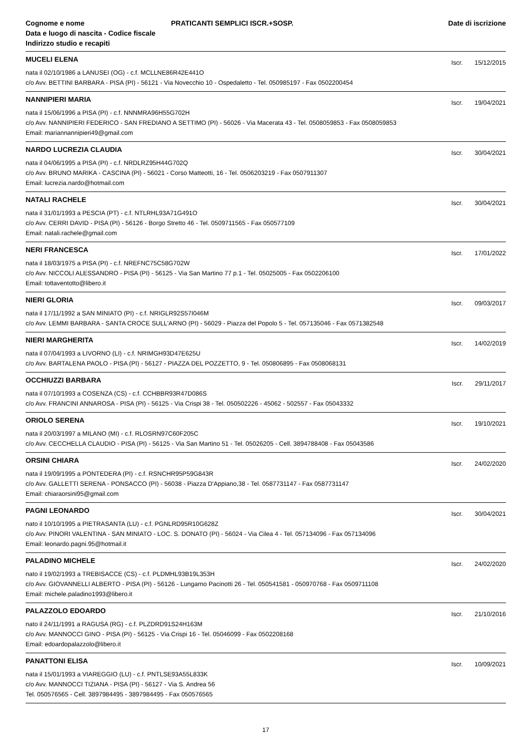Cognome e nome
Data e luogo di nascita - Codice fiscale
Indirizzo studio e recapiti
PRATICANTI SEMPLICI ISCR.+SOSP.
Date di iscrizione
MUCELI ELENA
Iscr. 15/12/2015
nata il 02/10/1986 a LANUSEI (OG) - c.f. MCLLNE86R42E441O
c/o Avv. BETTINI BARBARA - PISA (PI) - 56121 - Via Novecchio 10 - Ospedaletto - Tel. 050985197 - Fax 0502200454
NANNIPIERI MARIA
Iscr. 19/04/2021
nata il 15/06/1996 a PISA (PI) - c.f. NNNMRA96H55G702H
c/o Avv. NANNIPIERI FEDERICO - SAN FREDIANO A SETTIMO (PI) - 56026 - Via Macerata 43 - Tel. 0508059853 - Fax 0508059853
Email: mariannannipieri49@gmail.com
NARDO LUCREZIA CLAUDIA
Iscr. 30/04/2021
nata il 04/06/1995 a PISA (PI) - c.f. NRDLRZ95H44G702Q
c/o Avv. BRUNO MARIKA - CASCINA (PI) - 56021 - Corso Matteotti, 16 - Tel. 0506203219 - Fax 0507911307
Email: lucrezia.nardo@hotmail.com
NATALI RACHELE
Iscr. 30/04/2021
nata il 31/01/1993 a PESCIA (PT) - c.f. NTLRHL93A71G491O
c/o Avv. CERRI DAVID - PISA (PI) - 56126 - Borgo Stretto 46 - Tel. 0509711565 - Fax 050577109
Email: natali.rachele@gmail.com
NERI FRANCESCA
Iscr. 17/01/2022
nata il 18/03/1975 a PISA (PI) - c.f. NREFNC75C58G702W
c/o Avv. NICCOLI ALESSANDRO - PISA (PI) - 56125 - Via San Martino 77 p.1 - Tel. 05025005 - Fax 0502206100
Email: tottaventotto@libero.it
NIERI GLORIA
Iscr. 09/03/2017
nata il 17/11/1992 a SAN MINIATO (PI) - c.f. NRIGLR92S57I046M
c/o Avv. LEMMI BARBARA - SANTA CROCE SULL'ARNO (PI) - 56029 - Piazza del Popolo 5 - Tel. 057135046 - Fax 0571382548
NIERI MARGHERITA
Iscr. 14/02/2019
nata il 07/04/1993 a LIVORNO (LI) - c.f. NRIMGH93D47E625U
c/o Avv. BARTALENA PAOLO - PISA (PI) - 56127 - PIAZZA DEL POZZETTO, 9 - Tel. 050806895 - Fax 0508068131
OCCHIUZZI BARBARA
Iscr. 29/11/2017
nata il 07/10/1993 a COSENZA (CS) - c.f. CCHBBR93R47D086S
c/o Avv. FRANCINI ANNAROSA - PISA (PI) - 56125 - Via Crispi 38 - Tel. 050502226 - 45062 - 502557 - Fax 05043332
ORIOLO SERENA
Iscr. 19/10/2021
nata il 20/03/1997 a MILANO (MI) - c.f. RLOSRN97C60F205C
c/o Avv. CECCHELLA CLAUDIO - PISA (PI) - 56125 - Via San Martino 51 - Tel. 05026205 - Cell. 3894788408 - Fax 05043586
ORSINI CHIARA
Iscr. 24/02/2020
nata il 19/09/1995 a PONTEDERA (PI) - c.f. RSNCHR95P59G843R
c/o Avv. GALLETTI SERENA - PONSACCO (PI) - 56038 - Piazza D'Appiano,38 - Tel. 0587731147 - Fax 0587731147
Email: chiaraorsini95@gmail.com
PAGNI LEONARDO
Iscr. 30/04/2021
nato il 10/10/1995 a PIETRASANTA (LU) - c.f. PGNLRD95R10G628Z
c/o Avv. PINORI VALENTINA - SAN MINIATO - LOC. S. DONATO (PI) - 56024 - Via Cilea 4 - Tel. 057134096 - Fax 057134096
Email: leonardo.pagni.95@hotmail.it
PALADINO MICHELE
Iscr. 24/02/2020
nato il 19/02/1993 a TREBISACCE (CS) - c.f. PLDMHL93B19L353H
c/o Avv. GIOVANNELLI ALBERTO - PISA (PI) - 56126 - Lungarno Pacinotti 26 - Tel. 050541581 - 050970768 - Fax 0509711108
Email: michele.paladino1993@libero.it
PALAZZOLO EDOARDO
Iscr. 21/10/2016
nato il 24/11/1991 a RAGUSA (RG) - c.f. PLZDRD91S24H163M
c/o Avv. MANNOCCI GINO - PISA (PI) - 56125 - Via Crispi 16 - Tel. 05046099 - Fax 0502208168
Email: edoardopalazzolo@libero.it
PANATTONI ELISA
Iscr. 10/09/2021
nata il 15/01/1993 a VIAREGGIO (LU) - c.f. PNTLSE93A55L833K
c/o Avv. MANNOCCI TIZIANA - PISA (PI) - 56127 - Via S. Andrea 56
Tel. 050576565 - Cell. 3897984495 - 3897984495 - Fax 050576565
17